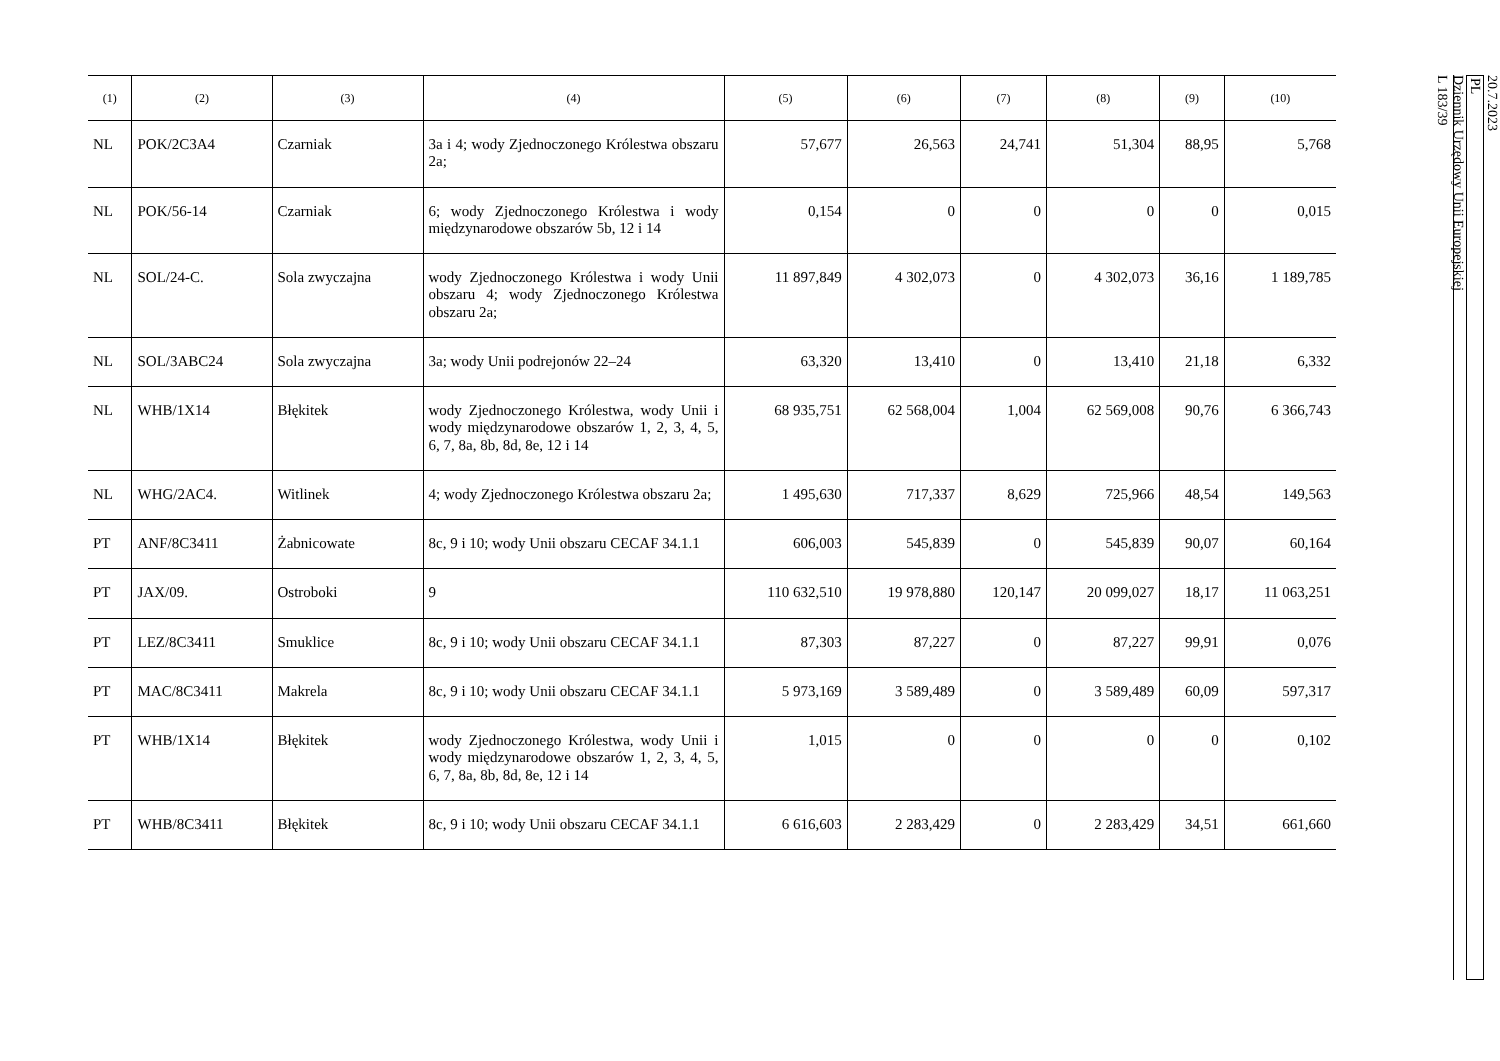| (1) | (2) | (3) | (4) | (5) | (6) | (7) | (8) | (9) | (10) |
| --- | --- | --- | --- | --- | --- | --- | --- | --- | --- |
| NL | POK/2C3A4 | Czarniak | 3a i 4; wody Zjednoczonego Królestwa obszaru 2a; | 57,677 | 26,563 | 24,741 | 51,304 | 88,95 | 5,768 |
| NL | POK/56-14 | Czarniak | 6; wody Zjednoczonego Królestwa i wody międzynarodowe obszarów 5b, 12 i 14 | 0,154 | 0 | 0 | 0 | 0 | 0,015 |
| NL | SOL/24-C. | Sola zwyczajna | wody Zjednoczonego Królestwa i wody Unii obszaru 4; wody Zjednoczonego Królestwa obszaru 2a; | 11 897,849 | 4 302,073 | 0 | 4 302,073 | 36,16 | 1 189,785 |
| NL | SOL/3ABC24 | Sola zwyczajna | 3a; wody Unii podrejonów 22–24 | 63,320 | 13,410 | 0 | 13,410 | 21,18 | 6,332 |
| NL | WHB/1X14 | Błękitek | wody Zjednoczonego Królestwa, wody Unii i wody międzynarodowe obszarów 1, 2, 3, 4, 5, 6, 7, 8a, 8b, 8d, 8e, 12 i 14 | 68 935,751 | 62 568,004 | 1,004 | 62 569,008 | 90,76 | 6 366,743 |
| NL | WHG/2AC4. | Witlinek | 4; wody Zjednoczonego Królestwa obszaru 2a; | 1 495,630 | 717,337 | 8,629 | 725,966 | 48,54 | 149,563 |
| PT | ANF/8C3411 | Żabnicowate | 8c, 9 i 10; wody Unii obszaru CECAF 34.1.1 | 606,003 | 545,839 | 0 | 545,839 | 90,07 | 60,164 |
| PT | JAX/09. | Ostroboki | 9 | 110 632,510 | 19 978,880 | 120,147 | 20 099,027 | 18,17 | 11 063,251 |
| PT | LEZ/8C3411 | Smuklice | 8c, 9 i 10; wody Unii obszaru CECAF 34.1.1 | 87,303 | 87,227 | 0 | 87,227 | 99,91 | 0,076 |
| PT | MAC/8C3411 | Makrela | 8c, 9 i 10; wody Unii obszaru CECAF 34.1.1 | 5 973,169 | 3 589,489 | 0 | 3 589,489 | 60,09 | 597,317 |
| PT | WHB/1X14 | Błękitek | wody Zjednoczonego Królestwa, wody Unii i wody międzynarodowe obszarów 1, 2, 3, 4, 5, 6, 7, 8a, 8b, 8d, 8e, 12 i 14 | 1,015 | 0 | 0 | 0 | 0 | 0,102 |
| PT | WHB/8C3411 | Błękitek | 8c, 9 i 10; wody Unii obszaru CECAF 34.1.1 | 6 616,603 | 2 283,429 | 0 | 2 283,429 | 34,51 | 661,660 |
20.7.2023
PL
Dziennik Urzędowy Unii Europejskiej
L 183/39